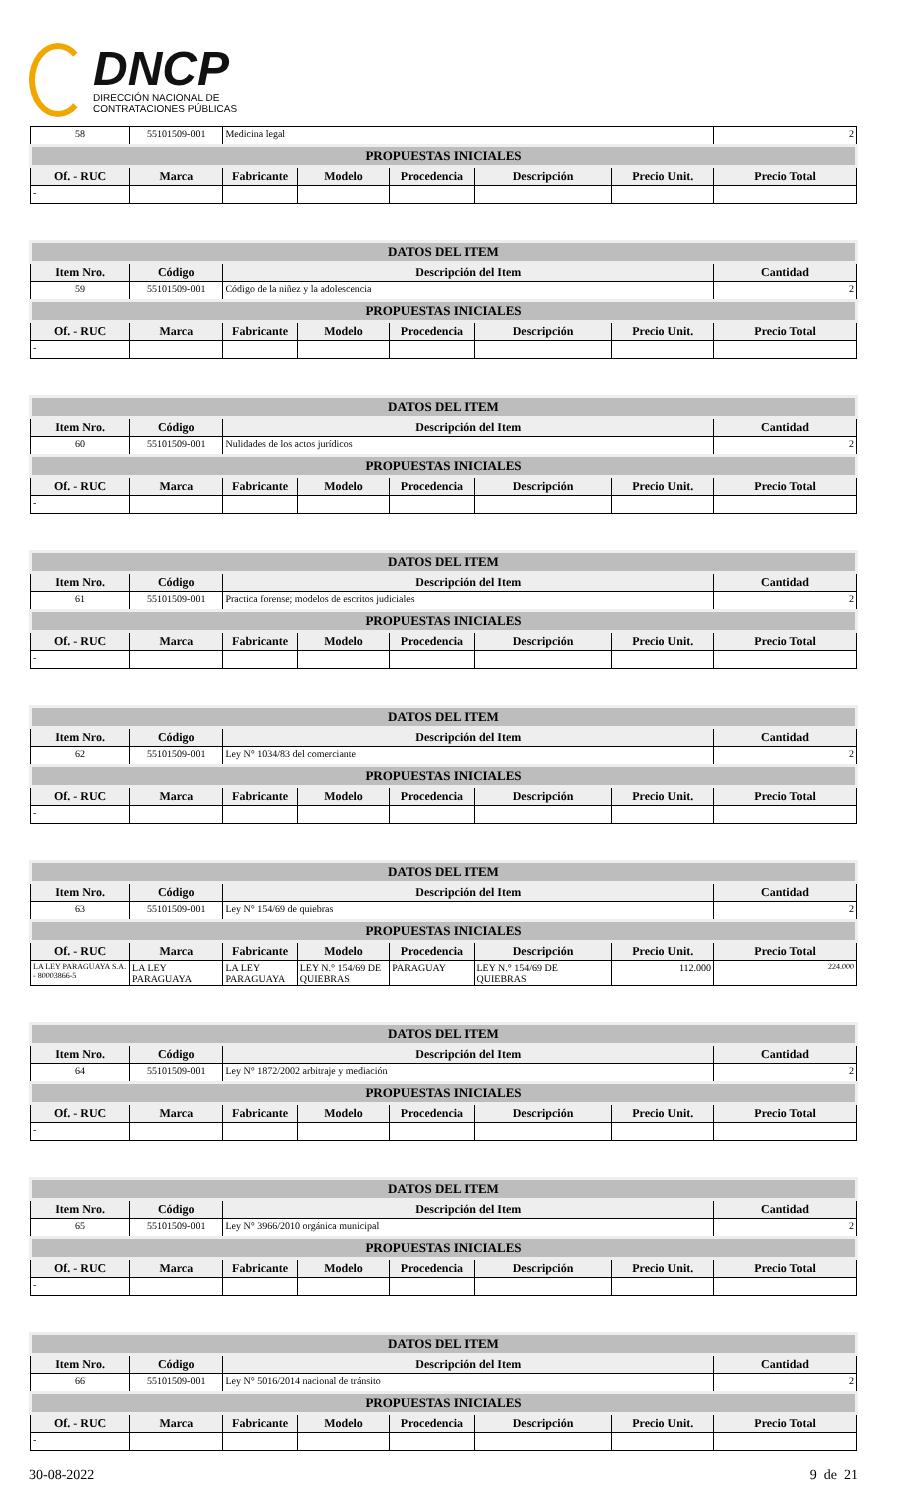DNCP
DIRECCIÓN NACIONAL DE
CONTRATACIONES PÚBLICAS
| 58 | 55101509-001 | Medicina legal | | | | | 2 |
| PROPUESTAS INICIALES | | | | | | | |
| Of. - RUC | Marca | Fabricante | Modelo | Procedencia | Descripción | Precio Unit. | Precio Total |
| - | | | | | | | |
| DATOS DEL ITEM | | | | | | | |
| Item Nro. | Código | Descripción del Item | | | | | Cantidad |
| 59 | 55101509-001 | Código de la niñez y la adolescencia | | | | | 2 |
| PROPUESTAS INICIALES | | | | | | | |
| Of. - RUC | Marca | Fabricante | Modelo | Procedencia | Descripción | Precio Unit. | Precio Total |
| - | | | | | | | |
| DATOS DEL ITEM | | | | | | | |
| Item Nro. | Código | Descripción del Item | | | | | Cantidad |
| 60 | 55101509-001 | Nulidades de los actos jurídicos | | | | | 2 |
| PROPUESTAS INICIALES | | | | | | | |
| Of. - RUC | Marca | Fabricante | Modelo | Procedencia | Descripción | Precio Unit. | Precio Total |
| - | | | | | | | |
| DATOS DEL ITEM | | | | | | | |
| Item Nro. | Código | Descripción del Item | | | | | Cantidad |
| 61 | 55101509-001 | Practica forense; modelos de escritos judiciales | | | | | 2 |
| PROPUESTAS INICIALES | | | | | | | |
| Of. - RUC | Marca | Fabricante | Modelo | Procedencia | Descripción | Precio Unit. | Precio Total |
| - | | | | | | | |
| DATOS DEL ITEM | | | | | | | |
| Item Nro. | Código | Descripción del Item | | | | | Cantidad |
| 62 | 55101509-001 | Ley N° 1034/83 del comerciante | | | | | 2 |
| PROPUESTAS INICIALES | | | | | | | |
| Of. - RUC | Marca | Fabricante | Modelo | Procedencia | Descripción | Precio Unit. | Precio Total |
| - | | | | | | | |
| DATOS DEL ITEM | | | | | | | |
| Item Nro. | Código | Descripción del Item | | | | | Cantidad |
| 63 | 55101509-001 | Ley N° 154/69 de quiebras | | | | | 2 |
| PROPUESTAS INICIALES | | | | | | | |
| Of. - RUC | Marca | Fabricante | Modelo | Procedencia | Descripción | Precio Unit. | Precio Total |
| LA LEY PARAGUAYA S.A. - 80003866-5 | LA LEY PARAGUAYA | LA LEY PARAGUAYA | LEY N.° 154/69 DE QUIEBRAS | PARAGUAY | LEY N.° 154/69 DE QUIEBRAS | 112.000 | 224.000 |
| DATOS DEL ITEM | | | | | | | |
| Item Nro. | Código | Descripción del Item | | | | | Cantidad |
| 64 | 55101509-001 | Ley N° 1872/2002 arbitraje y mediación | | | | | 2 |
| PROPUESTAS INICIALES | | | | | | | |
| Of. - RUC | Marca | Fabricante | Modelo | Procedencia | Descripción | Precio Unit. | Precio Total |
| - | | | | | | | |
| DATOS DEL ITEM | | | | | | | |
| Item Nro. | Código | Descripción del Item | | | | | Cantidad |
| 65 | 55101509-001 | Ley N° 3966/2010 orgánica municipal | | | | | 2 |
| PROPUESTAS INICIALES | | | | | | | |
| Of. - RUC | Marca | Fabricante | Modelo | Procedencia | Descripción | Precio Unit. | Precio Total |
| - | | | | | | | |
| DATOS DEL ITEM | | | | | | | |
| Item Nro. | Código | Descripción del Item | | | | | Cantidad |
| 66 | 55101509-001 | Ley N° 5016/2014 nacional de tránsito | | | | | 2 |
| PROPUESTAS INICIALES | | | | | | | |
| Of. - RUC | Marca | Fabricante | Modelo | Procedencia | Descripción | Precio Unit. | Precio Total |
| - | | | | | | | |
30-08-2022 9 de 21